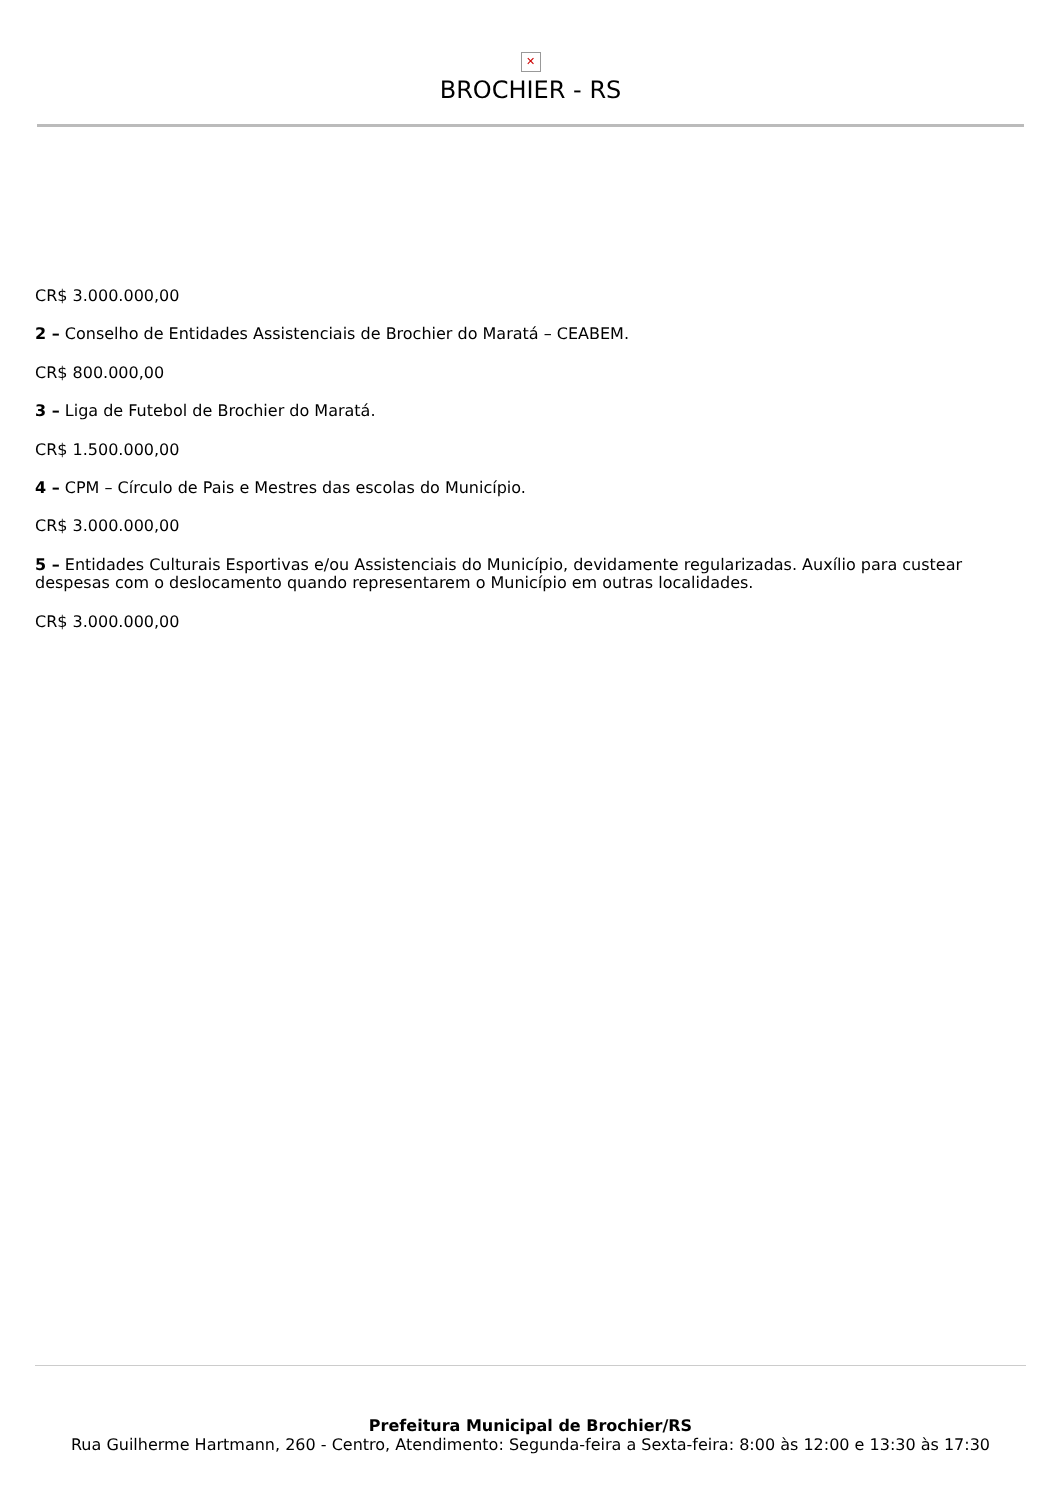✕
BROCHIER - RS
CR$ 3.000.000,00
2 – Conselho de Entidades Assistenciais de Brochier do Maratá – CEABEM.
CR$ 800.000,00
3 – Liga de Futebol de Brochier do Maratá.
CR$ 1.500.000,00
4 – CPM – Círculo de Pais e Mestres das escolas do Município.
CR$ 3.000.000,00
5 – Entidades Culturais Esportivas e/ou Assistenciais do Município, devidamente regularizadas. Auxílio para custear despesas com o deslocamento quando representarem o Município em outras localidades.
CR$ 3.000.000,00
Prefeitura Municipal de Brochier/RS
Rua Guilherme Hartmann, 260 - Centro, Atendimento: Segunda-feira a Sexta-feira: 8:00 às 12:00 e 13:30 às 17:30